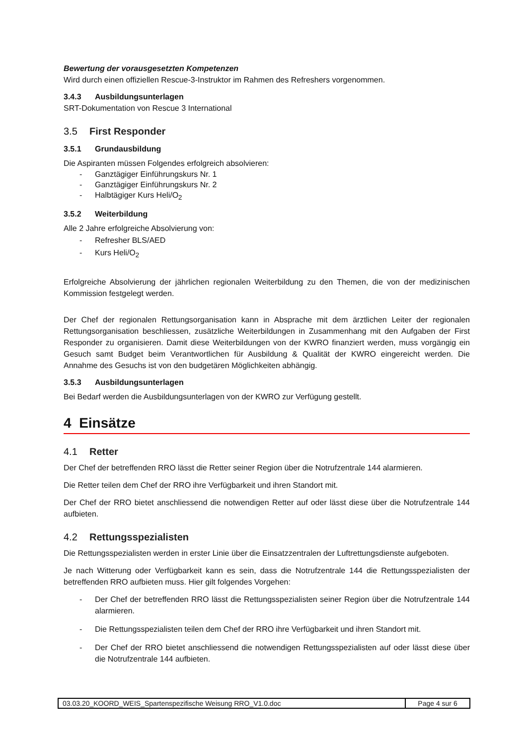Bewertung der vorausgesetzten Kompetenzen
Wird durch einen offiziellen Rescue-3-Instruktor im Rahmen des Refreshers vorgenommen.
3.4.3 Ausbildungsunterlagen
SRT-Dokumentation von Rescue 3 International
3.5 First Responder
3.5.1 Grundausbildung
Die Aspiranten müssen Folgendes erfolgreich absolvieren:
- Ganztägiger Einführungskurs Nr. 1
- Ganztägiger Einführungskurs Nr. 2
- Halbtägiger Kurs Heli/O<sub>2</sub>
3.5.2 Weiterbildung
Alle 2 Jahre erfolgreiche Absolvierung von:
- Refresher BLS/AED
- Kurs Heli/O<sub>2</sub>
Erfolgreiche Absolvierung der jährlichen regionalen Weiterbildung zu den Themen, die von der medizinischen Kommission festgelegt werden.
Der Chef der regionalen Rettungsorganisation kann in Absprache mit dem ärztlichen Leiter der regionalen Rettungsorganisation beschliessen, zusätzliche Weiterbildungen in Zusammenhang mit den Aufgaben der First Responder zu organisieren. Damit diese Weiterbildungen von der KWRO finanziert werden, muss vorgängig ein Gesuch samt Budget beim Verantwortlichen für Ausbildung & Qualität der KWRO eingereicht werden. Die Annahme des Gesuchs ist von den budgetären Möglichkeiten abhängig.
3.5.3 Ausbildungsunterlagen
Bei Bedarf werden die Ausbildungsunterlagen von der KWRO zur Verfügung gestellt.
4 Einsätze
4.1 Retter
Der Chef der betreffenden RRO lässt die Retter seiner Region über die Notrufzentrale 144 alarmieren.
Die Retter teilen dem Chef der RRO ihre Verfügbarkeit und ihren Standort mit.
Der Chef der RRO bietet anschliessend die notwendigen Retter auf oder lässt diese über die Notrufzentrale 144 aufbieten.
4.2 Rettungsspezialisten
Die Rettungsspezialisten werden in erster Linie über die Einsatzzentralen der Luftrettungsdienste aufgeboten.
Je nach Witterung oder Verfügbarkeit kann es sein, dass die Notrufzentrale 144 die Rettungsspezialisten der betreffenden RRO aufbieten muss. Hier gilt folgendes Vorgehen:
- Der Chef der betreffenden RRO lässt die Rettungsspezialisten seiner Region über die Notrufzentrale 144 alarmieren.
- Die Rettungsspezialisten teilen dem Chef der RRO ihre Verfügbarkeit und ihren Standort mit.
- Der Chef der RRO bietet anschliessend die notwendigen Rettungsspezialisten auf oder lässt diese über die Notrufzentrale 144 aufbieten.
03.03.20_KOORD_WEIS_Spartenspezifische Weisung RRO_V1.0.doc
Page 4 sur 6